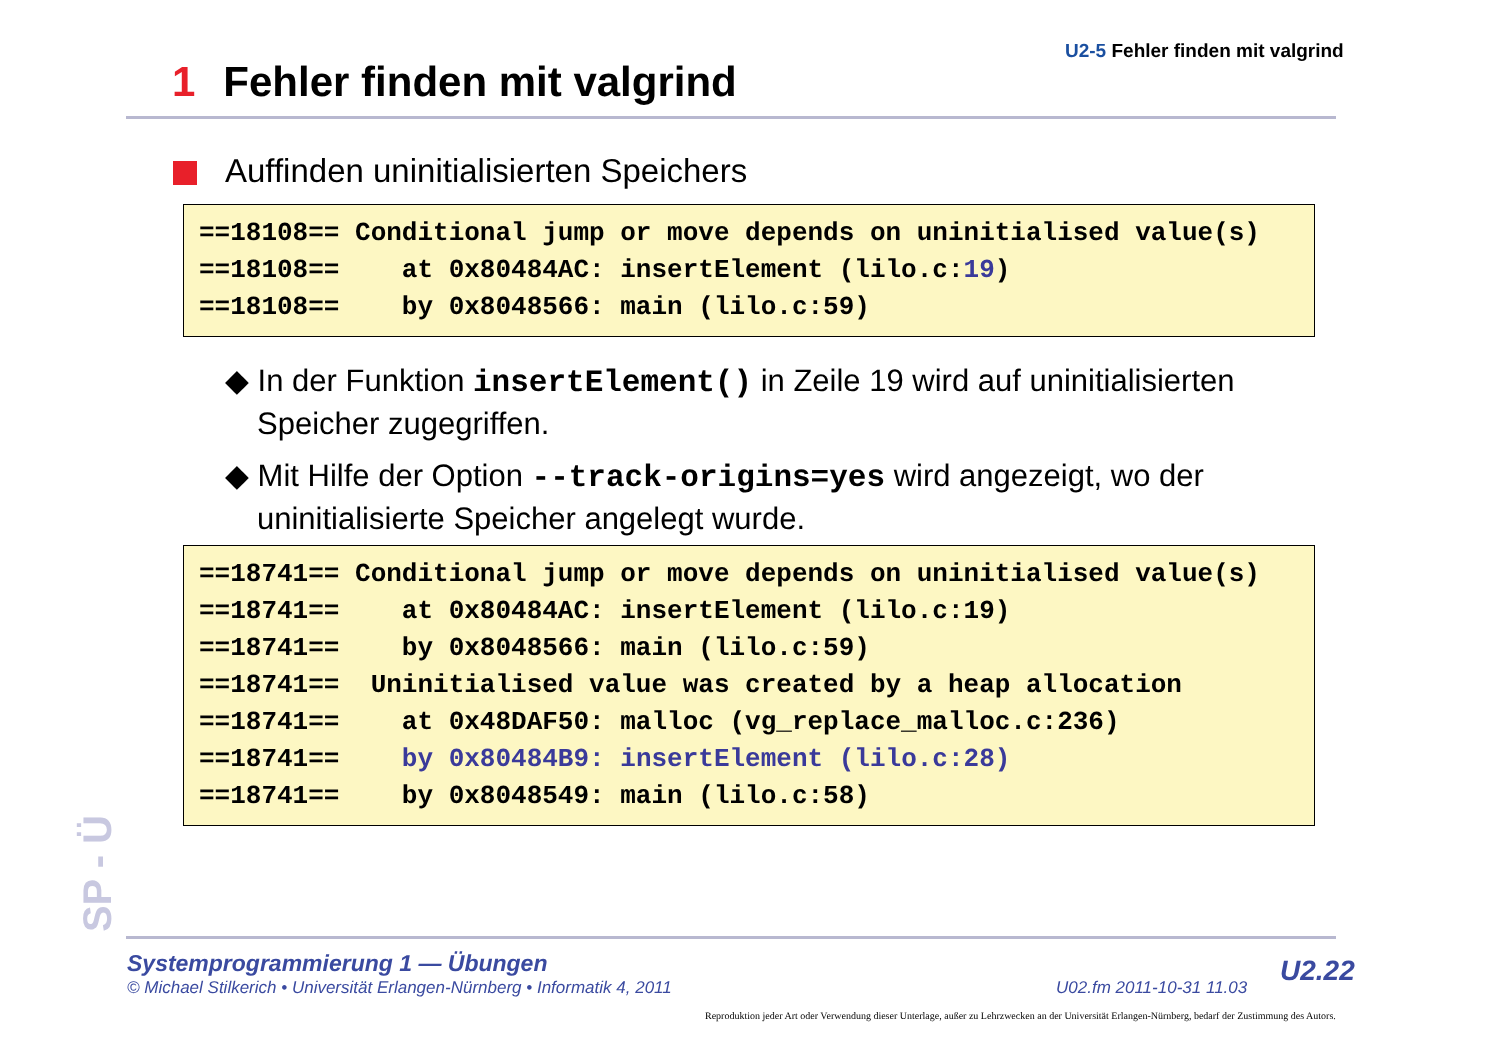U2-5 Fehler finden mit valgrind
1 Fehler finden mit valgrind
Auffinden uninitialisierten Speichers
==18108== Conditional jump or move depends on uninitialised value(s)
==18108==    at 0x80484AC: insertElement (lilo.c:19)
==18108==    by 0x8048566: main (lilo.c:59)
◆ In der Funktion insertElement() in Zeile 19 wird auf uninitialisierten Speicher zugegriffen.
◆ Mit Hilfe der Option --track-origins=yes wird angezeigt, wo der uninitialisierte Speicher angelegt wurde.
==18741== Conditional jump or move depends on uninitialised value(s)
==18741==    at 0x80484AC: insertElement (lilo.c:19)
==18741==    by 0x8048566: main (lilo.c:59)
==18741==  Uninitialised value was created by a heap allocation
==18741==    at 0x48DAF50: malloc (vg_replace_malloc.c:236)
==18741==    by 0x80484B9: insertElement (lilo.c:28)
==18741==    by 0x8048549: main (lilo.c:58)
SP - Ü
Systemprogrammierung 1 — Übungen
© Michael Stilkerich • Universität Erlangen-Nürnberg • Informatik 4, 2011
U02.fm 2011-10-31 11.03 U2.22
Reproduktion jeder Art oder Verwendung dieser Unterlage, außer zu Lehrzwecken an der Universität Erlangen-Nürnberg, bedarf der Zustimmung des Autors.